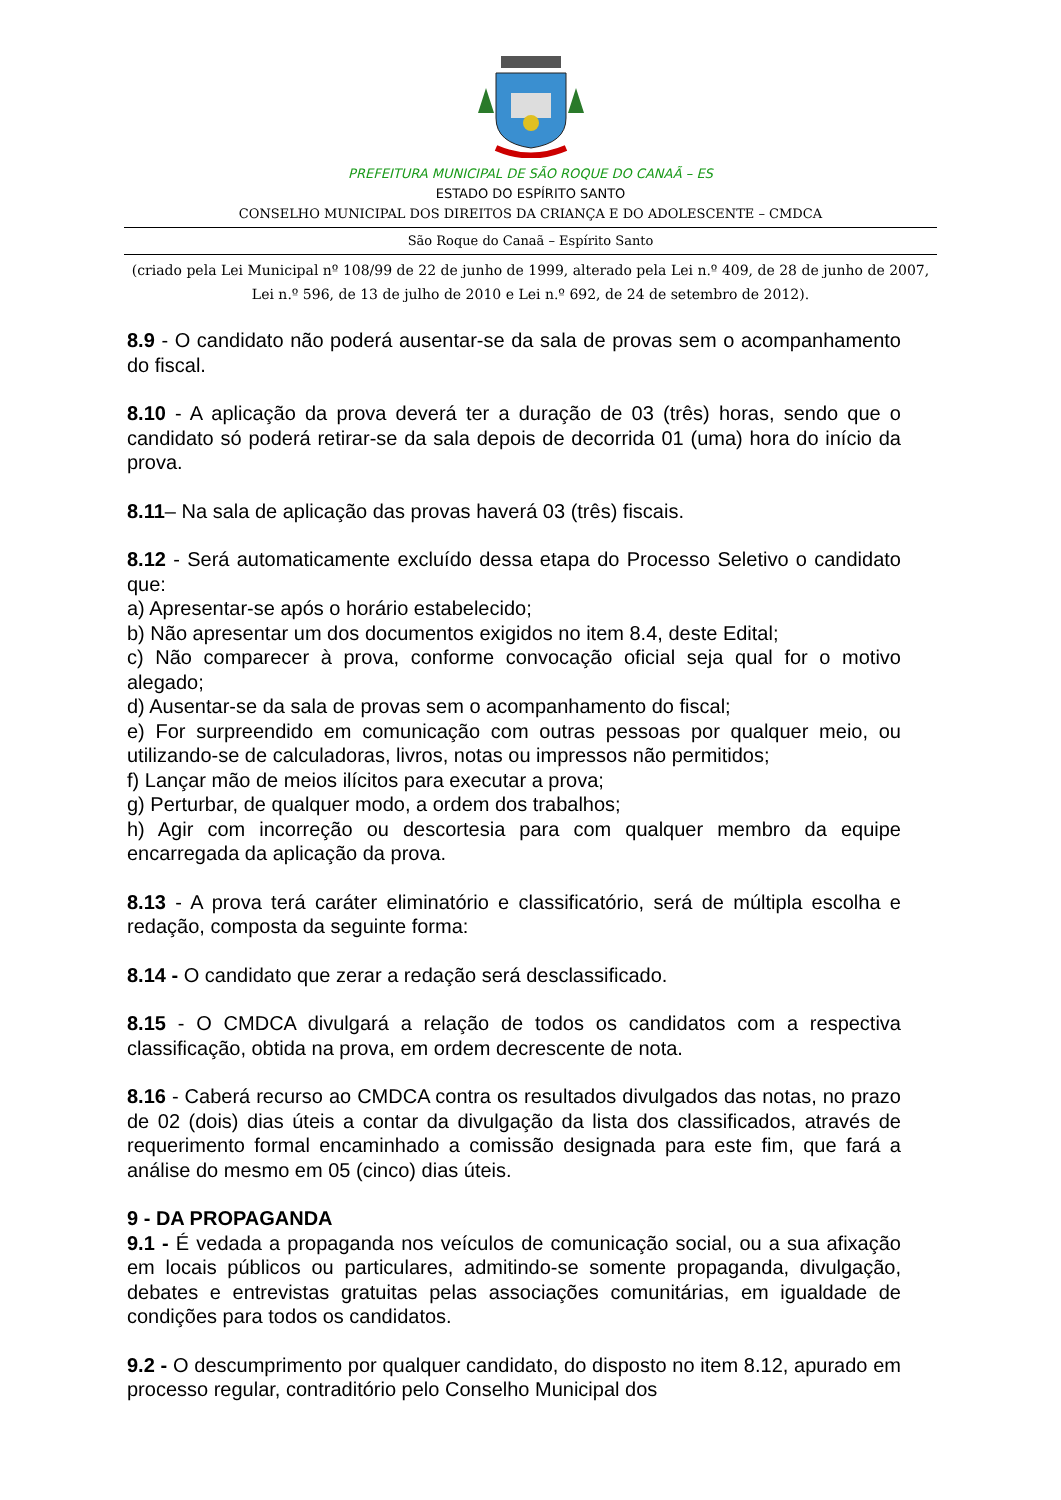PREFEITURA MUNICIPAL DE SÃO ROQUE DO CANAÃ – ES
ESTADO DO ESPÍRITO SANTO
CONSELHO MUNICIPAL DOS DIREITOS DA CRIANÇA E DO ADOLESCENTE – CMDCA
São Roque do Canaã – Espírito Santo
(criado pela Lei Municipal nº 108/99 de 22 de junho de 1999, alterado pela Lei n.º 409, de 28 de junho de 2007, Lei n.º 596, de 13 de julho de 2010 e Lei n.º 692, de 24 de setembro de 2012).
8.9 - O candidato não poderá ausentar-se da sala de provas sem o acompanhamento do fiscal.
8.10 - A aplicação da prova deverá ter a duração de 03 (três) horas, sendo que o candidato só poderá retirar-se da sala depois de decorrida 01 (uma) hora do início da prova.
8.11– Na sala de aplicação das provas haverá 03 (três) fiscais.
8.12 - Será automaticamente excluído dessa etapa do Processo Seletivo o candidato que:
a) Apresentar-se após o horário estabelecido;
b) Não apresentar um dos documentos exigidos no item 8.4, deste Edital;
c) Não comparecer à prova, conforme convocação oficial seja qual for o motivo alegado;
d) Ausentar-se da sala de provas sem o acompanhamento do fiscal;
e) For surpreendido em comunicação com outras pessoas por qualquer meio, ou utilizando-se de calculadoras, livros, notas ou impressos não permitidos;
f) Lançar mão de meios ilícitos para executar a prova;
g) Perturbar, de qualquer modo, a ordem dos trabalhos;
h) Agir com incorreção ou descortesia para com qualquer membro da equipe encarregada da aplicação da prova.
8.13 - A prova terá caráter eliminatório e classificatório, será de múltipla escolha e redação, composta da seguinte forma:
8.14 - O candidato que zerar a redação será desclassificado.
8.15 - O CMDCA divulgará a relação de todos os candidatos com a respectiva classificação, obtida na prova, em ordem decrescente de nota.
8.16 - Caberá recurso ao CMDCA contra os resultados divulgados das notas, no prazo de 02 (dois) dias úteis a contar da divulgação da lista dos classificados, através de requerimento formal encaminhado a comissão designada para este fim, que fará a análise do mesmo em 05 (cinco) dias úteis.
9 - DA PROPAGANDA
9.1 - É vedada a propaganda nos veículos de comunicação social, ou a sua afixação em locais públicos ou particulares, admitindo-se somente propaganda, divulgação, debates e entrevistas gratuitas pelas associações comunitárias, em igualdade de condições para todos os candidatos.
9.2 - O descumprimento por qualquer candidato, do disposto no item 8.12, apurado em processo regular, contraditório pelo Conselho Municipal dos